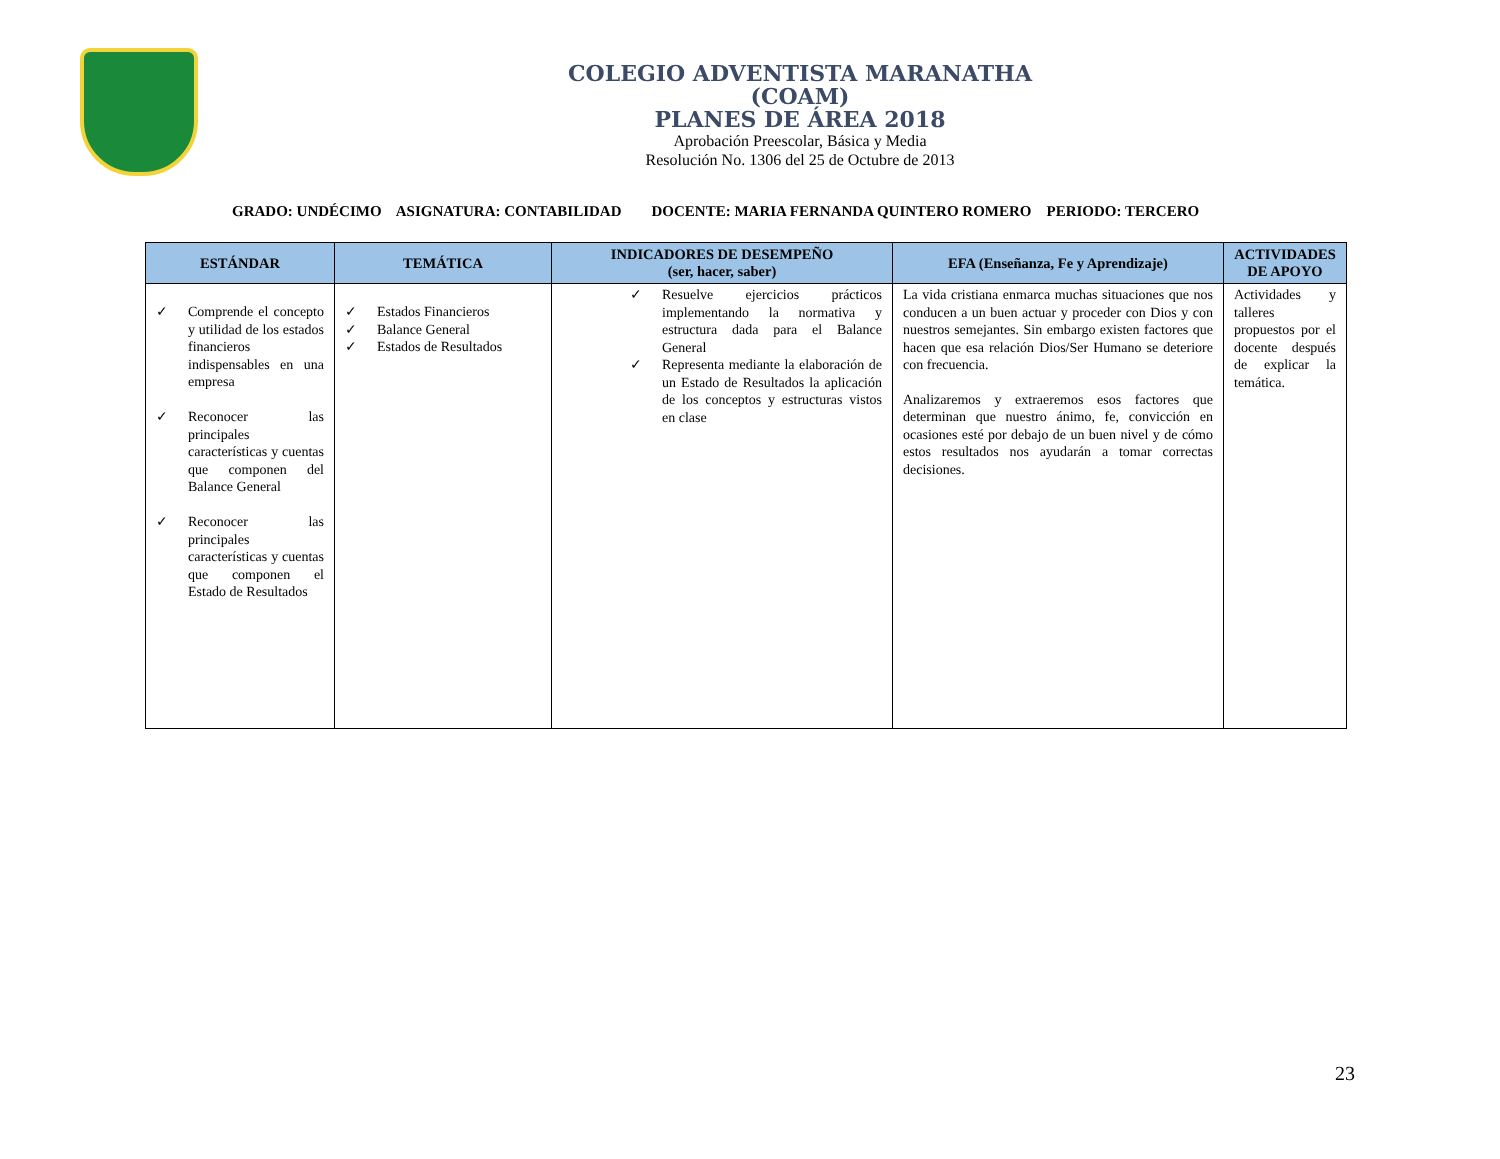COLEGIO ADVENTISTA MARANATHA
(COAM)
PLANES DE ÁREA 2018
Aprobación Preescolar, Básica y Media
Resolución No. 1306 del 25 de Octubre de 2013
GRADO: UNDÉCIMO ASIGNATURA: CONTABILIDAD DOCENTE: MARIA FERNANDA QUINTERO ROMERO PERIODO: TERCERO
| ESTÁNDAR | TEMÁTICA | INDICADORES DE DESEMPEÑO (ser, hacer, saber) | EFA (Enseñanza, Fe y Aprendizaje) | ACTIVIDADES DE APOYO |
| --- | --- | --- | --- | --- |
| ✓ Comprende el concepto y utilidad de los estados financieros indispensables en una empresa ✓ Reconocer las principales características y cuentas que componen del Balance General ✓ Reconocer las principales características y cuentas que componen el Estado de Resultados | ✓ Estados Financieros ✓ Balance General ✓ Estados de Resultados | ✓ Resuelve ejercicios prácticos implementando la normativa y estructura dada para el Balance General ✓ Representa mediante la elaboración de un Estado de Resultados la aplicación de los conceptos y estructuras vistos en clase | La vida cristiana enmarca muchas situaciones que nos conducen a un buen actuar y proceder con Dios y con nuestros semejantes. Sin embargo existen factores que hacen que esa relación Dios/Ser Humano se deteriore con frecuencia. Analizaremos y extraeremos esos factores que determinan que nuestro ánimo, fe, convicción en ocasiones esté por debajo de un buen nivel y de cómo estos resultados nos ayudarán a tomar correctas decisiones. | Actividades y talleres propuestos por el docente después de explicar la temática. |
23